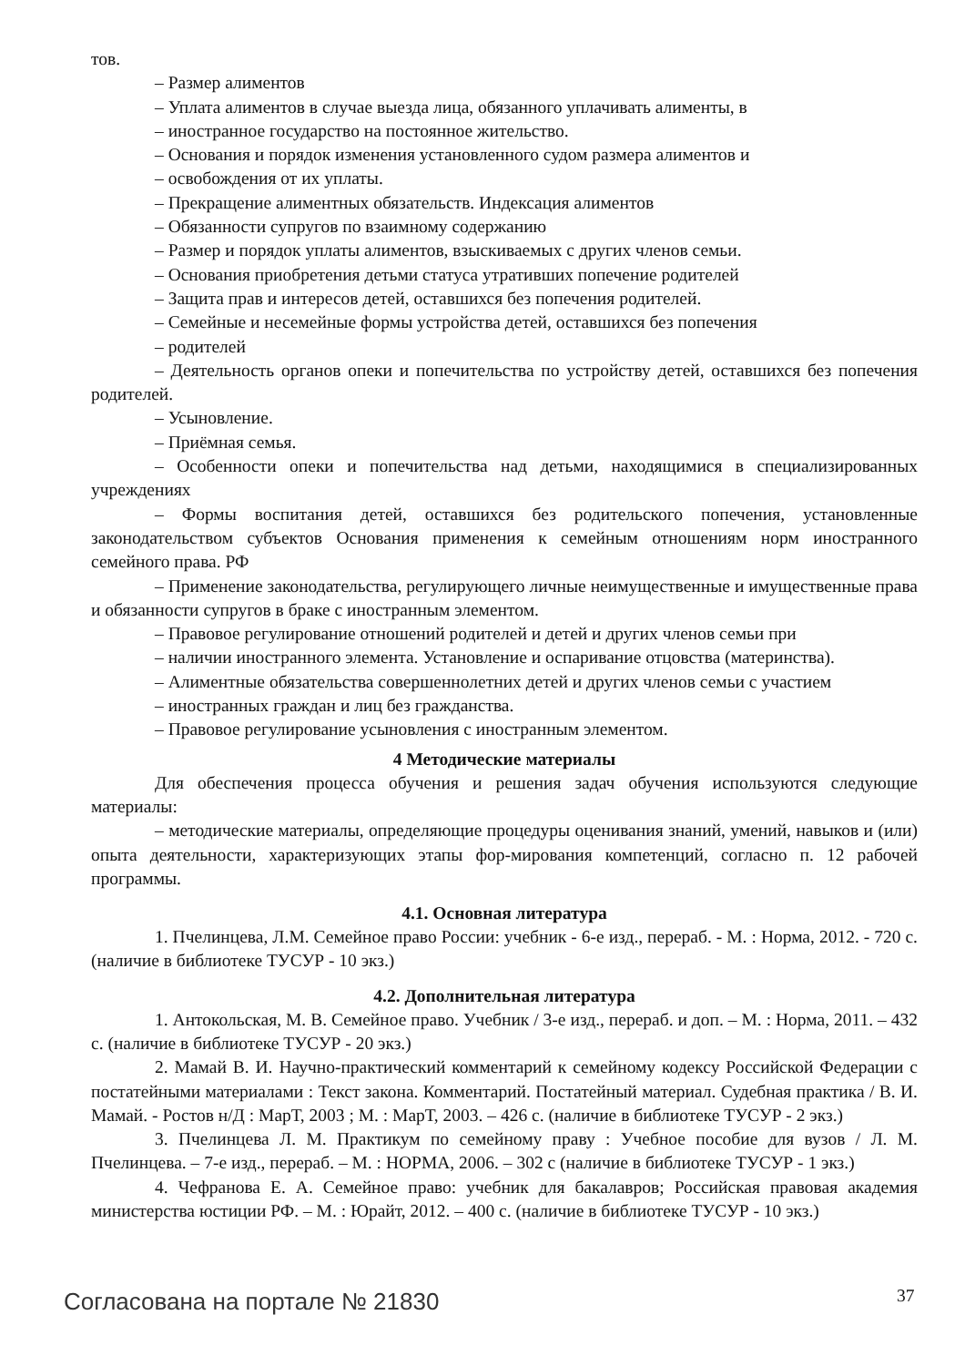тов.
– Размер алиментов
– Уплата алиментов в случае выезда лица, обязанного уплачивать алименты, в
– иностранное государство на постоянное жительство.
– Основания и порядок изменения установленного судом размера алиментов и
– освобождения от их уплаты.
– Прекращение алиментных обязательств. Индексация алиментов
– Обязанности супругов по взаимному содержанию
– Размер и порядок уплаты алиментов, взыскиваемых с других членов семьи.
– Основания приобретения детьми статуса утративших попечение родителей
– Защита прав и интересов детей, оставшихся без попечения родителей.
– Семейные и несемейные формы устройства детей, оставшихся без попечения
– родителей
– Деятельность органов опеки и попечительства по устройству детей, оставшихся без попечения родителей.
– Усыновление.
– Приёмная семья.
– Особенности опеки и попечительства над детьми, находящимися в специализированных учреждениях
– Формы воспитания детей, оставшихся без родительского попечения, установленные законодательством субъектов Основания применения к семейным отношениям норм иностранного семейного права. РФ
– Применение законодательства, регулирующего личные неимущественные и имущественные права и обязанности супругов в браке с иностранным элементом.
– Правовое регулирование отношений родителей и детей и других членов семьи при
– наличии иностранного элемента. Установление и оспаривание отцовства (материнства).
– Алиментные обязательства совершеннолетних детей и других членов семьи с участием
– иностранных граждан и лиц без гражданства.
– Правовое регулирование усыновления с иностранным элементом.
4 Методические материалы
Для обеспечения процесса обучения и решения задач обучения используются следующие материалы:
– методические материалы, определяющие процедуры оценивания знаний, умений, навыков и (или) опыта деятельности, характеризующих этапы фор-мирования компетенций, согласно п. 12 рабочей программы.
4.1. Основная литература
1. Пчелинцева, Л.М. Семейное право России: учебник - 6-е изд., перераб. - М. : Норма, 2012. - 720 с. (наличие в библиотеке ТУСУР - 10 экз.)
4.2. Дополнительная литература
1. Антокольская, М. В. Семейное право. Учебник / 3-е изд., перераб. и доп. – М. : Норма, 2011. – 432 с. (наличие в библиотеке ТУСУР - 20 экз.)
2. Мамай В. И. Научно-практический комментарий к семейному кодексу Российской Федерации с постатейными материалами : Текст закона. Комментарий. Постатейный материал. Судебная практика / В. И. Мамай. - Ростов н/Д : МарТ, 2003 ; М. : МарТ, 2003. – 426 с. (наличие в библиотеке ТУСУР - 2 экз.)
3. Пчелинцева Л. М. Практикум по семейному праву : Учебное пособие для вузов / Л. М. Пчелинцева. – 7-е изд., перераб. – М. : НОРМА, 2006. – 302 с (наличие в библиотеке ТУСУР - 1 экз.)
4. Чефранова Е. А. Семейное право: учебник для бакалавров; Российская правовая академия министерства юстиции РФ. – М. : Юрайт, 2012. – 400 с. (наличие в библиотеке ТУСУР - 10 экз.)
Согласована на портале № 21830 37